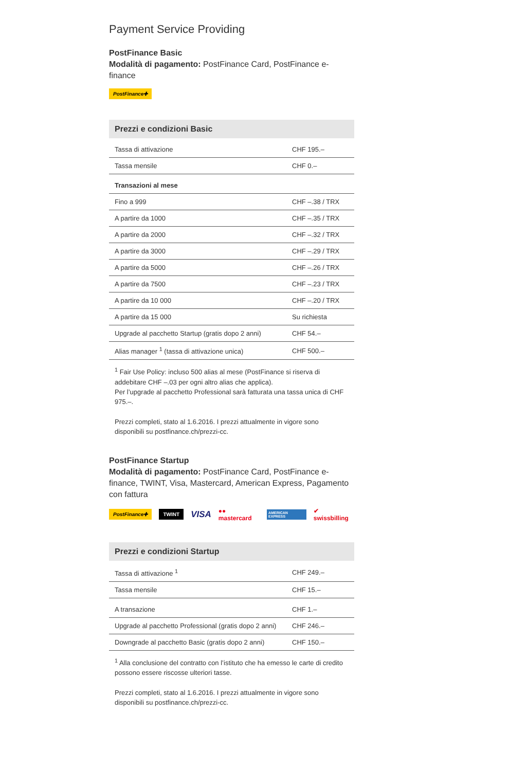Payment Service Providing
PostFinance Basic
Modalità di pagamento: PostFinance Card, PostFinance e-finance
PostFinance✚
| Prezzi e condizioni Basic | |
| --- | --- |
| Tassa di attivazione | CHF 195.– |
| Tassa mensile | CHF 0.– |
| Transazioni al mese | |
| Fino a 999 | CHF –.38 / TRX |
| A partire da 1000 | CHF –.35 / TRX |
| A partire da 2000 | CHF –.32 / TRX |
| A partire da 3000 | CHF –.29 / TRX |
| A partire da 5000 | CHF –.26 / TRX |
| A partire da 7500 | CHF –.23 / TRX |
| A partire da 10 000 | CHF –.20 / TRX |
| A partire da 15 000 | Su richiesta |
| Upgrade al pacchetto Startup (gratis dopo 2 anni) | CHF 54.– |
| Alias manager <sup>1</sup> (tassa di attivazione unica) | CHF 500.– |
<sup>1</sup> Fair Use Policy: incluso 500 alias al mese (PostFinance si riserva di addebitare CHF –.03 per ogni altro alias che applica).
Per l’upgrade al pacchetto Professional sarà fatturata una tassa unica di CHF 975.–.
Prezzi completi, stato al 1.6.2016. I prezzi attualmente in vigore sono disponibili su postfinance.ch/prezzi-cc.
PostFinance Startup
Modalità di pagamento: PostFinance Card, PostFinance e-finance, TWINT, Visa, Mastercard, American Express, Pagamento con fattura
PostFinance✚ TWINT VISA ●● mastercard AMERICAN EXPRESS ✔ swissbilling
| Prezzi e condizioni Startup | |
| --- | --- |
| Tassa di attivazione <sup>1</sup> | CHF 249.– |
| Tassa mensile | CHF 15.– |
| A transazione | CHF 1.– |
| Upgrade al pacchetto Professional (gratis dopo 2 anni) | CHF 246.– |
| Downgrade al pacchetto Basic (gratis dopo 2 anni) | CHF 150.– |
<sup>1</sup> Alla conclusione del contratto con l’istituto che ha emesso le carte di credito possono essere riscosse ulteriori tasse.
Prezzi completi, stato al 1.6.2016. I prezzi attualmente in vigore sono disponibili su postfinance.ch/prezzi-cc.